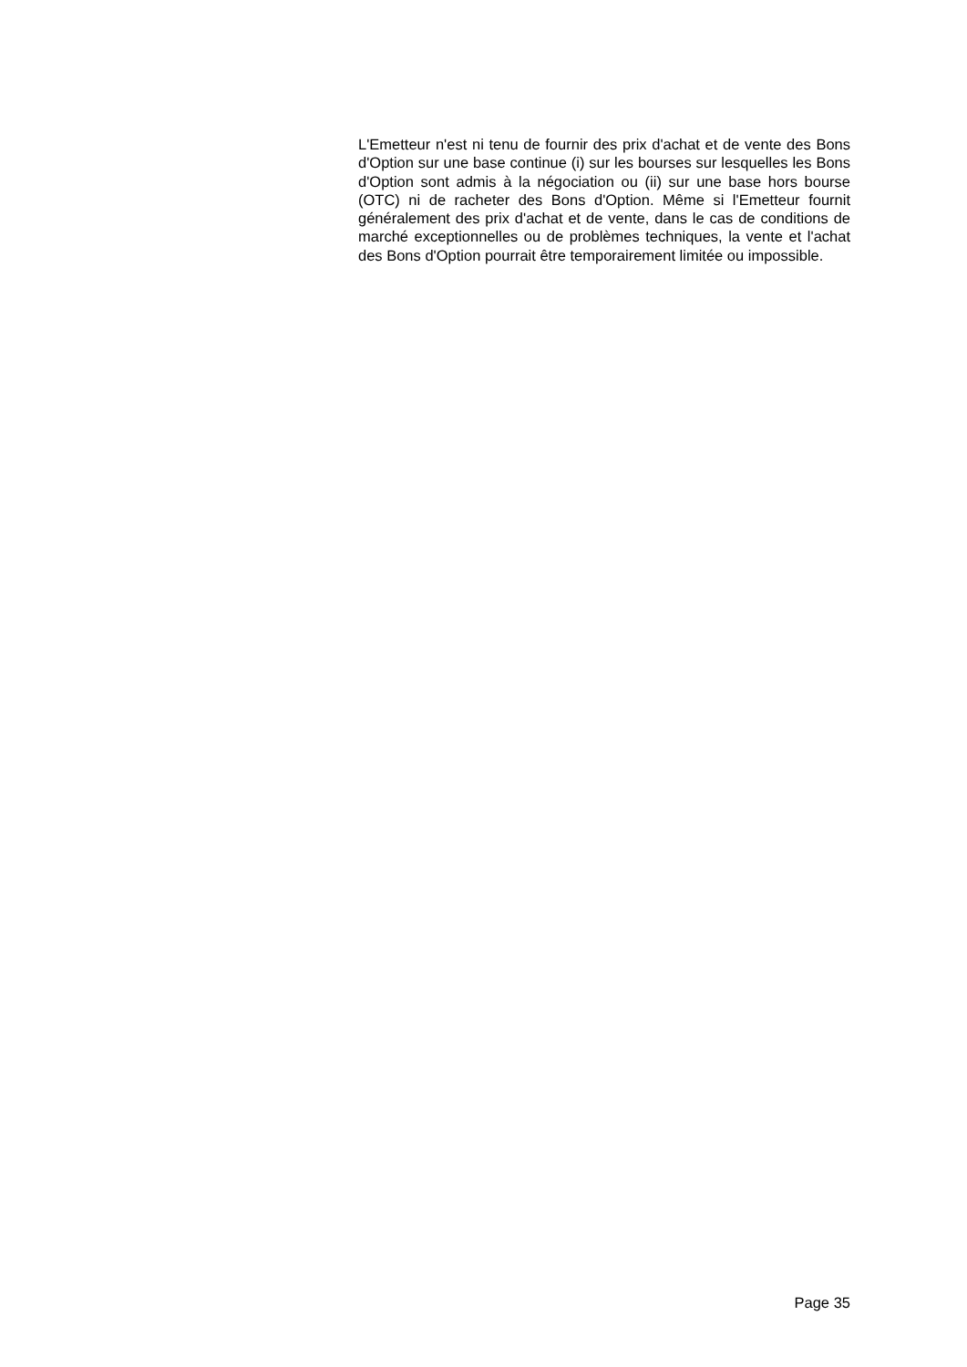L'Emetteur n'est ni tenu de fournir des prix d'achat et de vente des Bons d'Option sur une base continue (i) sur les bourses sur lesquelles les Bons d'Option sont admis à la négociation ou (ii) sur une base hors bourse (OTC) ni de racheter des Bons d'Option. Même si l'Emetteur fournit généralement des prix d'achat et de vente, dans le cas de conditions de marché exceptionnelles ou de problèmes techniques, la vente et l'achat des Bons d'Option pourrait être temporairement limitée ou impossible.
Page 35